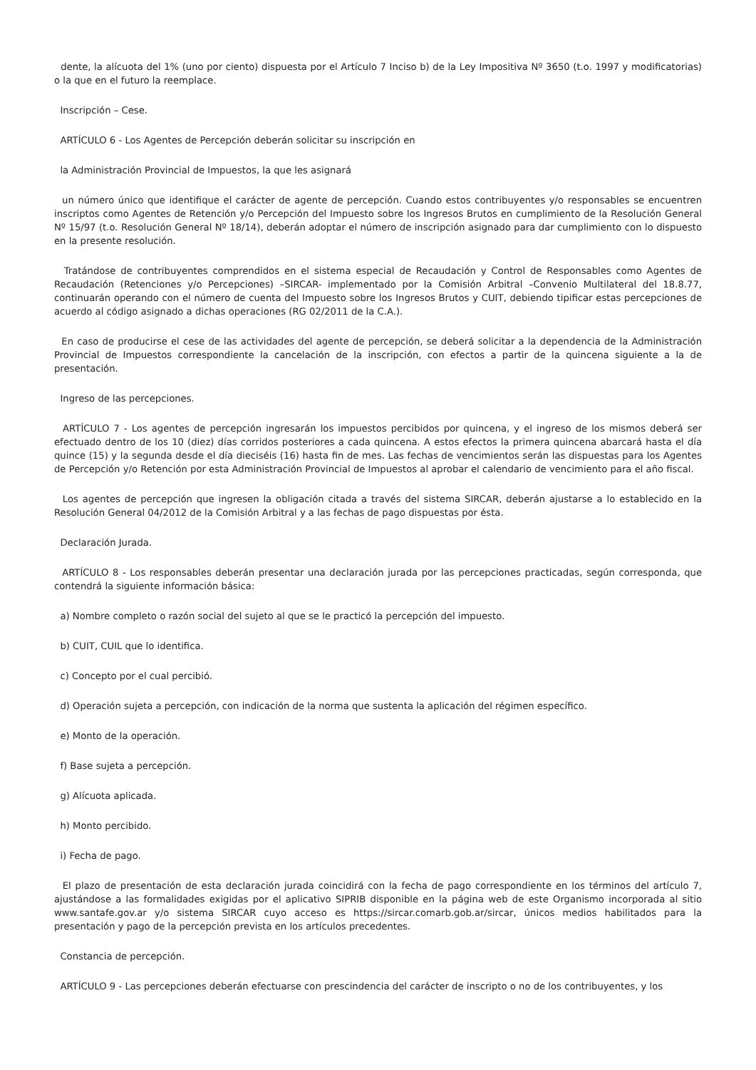dente, la alícuota del 1% (uno por ciento) dispuesta por el Artículo 7 Inciso b) de la Ley Impositiva Nº 3650 (t.o. 1997 y modificatorias) o la que en el futuro la reemplace.
Inscripción – Cese.
ARTÍCULO 6 - Los Agentes de Percepción deberán solicitar su inscripción en
la Administración Provincial de Impuestos, la que les asignará
un número único que identifique el carácter de agente de percepción. Cuando estos contribuyentes y/o responsables se encuentren inscriptos como Agentes de Retención y/o Percepción del Impuesto sobre los Ingresos Brutos en cumplimiento de la Resolución General Nº 15/97 (t.o. Resolución General Nº 18/14), deberán adoptar el número de inscripción asignado para dar cumplimiento con lo dispuesto en la presente resolución.
Tratándose de contribuyentes comprendidos en el sistema especial de Recaudación y Control de Responsables como Agentes de Recaudación (Retenciones y/o Percepciones) –SIRCAR- implementado por la Comisión Arbitral –Convenio Multilateral del 18.8.77, continuarán operando con el número de cuenta del Impuesto sobre los Ingresos Brutos y CUIT, debiendo tipificar estas percepciones de acuerdo al código asignado a dichas operaciones (RG 02/2011 de la C.A.).
En caso de producirse el cese de las actividades del agente de percepción, se deberá solicitar a la dependencia de la Administración Provincial de Impuestos correspondiente la cancelación de la inscripción, con efectos a partir de la quincena siguiente a la de presentación.
Ingreso de las percepciones.
ARTÍCULO 7 - Los agentes de percepción ingresarán los impuestos percibidos por quincena, y el ingreso de los mismos deberá ser efectuado dentro de los 10 (diez) días corridos posteriores a cada quincena. A estos efectos la primera quincena abarcará hasta el día quince (15) y la segunda desde el día dieciséis (16) hasta fin de mes. Las fechas de vencimientos serán las dispuestas para los Agentes de Percepción y/o Retención por esta Administración Provincial de Impuestos al aprobar el calendario de vencimiento para el año fiscal.
Los agentes de percepción que ingresen la obligación citada a través del sistema SIRCAR, deberán ajustarse a lo establecido en la Resolución General 04/2012 de la Comisión Arbitral y a las fechas de pago dispuestas por ésta.
Declaración Jurada.
ARTÍCULO 8 - Los responsables deberán presentar una declaración jurada por las percepciones practicadas, según corresponda, que contendrá la siguiente información básica:
a) Nombre completo o razón social del sujeto al que se le practicó la percepción del impuesto.
b) CUIT, CUIL que lo identifica.
c) Concepto por el cual percibió.
d) Operación sujeta a percepción, con indicación de la norma que sustenta la aplicación del régimen específico.
e) Monto de la operación.
f) Base sujeta a percepción.
g) Alícuota aplicada.
h) Monto percibido.
i) Fecha de pago.
El plazo de presentación de esta declaración jurada coincidirá con la fecha de pago correspondiente en los términos del artículo 7, ajustándose a las formalidades exigidas por el aplicativo SIPRIB disponible en la página web de este Organismo incorporada al sitio www.santafe.gov.ar y/o sistema SIRCAR cuyo acceso es https://sircar.comarb.gob.ar/sircar, únicos medios habilitados para la presentación y pago de la percepción prevista en los artículos precedentes.
Constancia de percepción.
ARTÍCULO 9 - Las percepciones deberán efectuarse con prescindencia del carácter de inscripto o no de los contribuyentes, y los